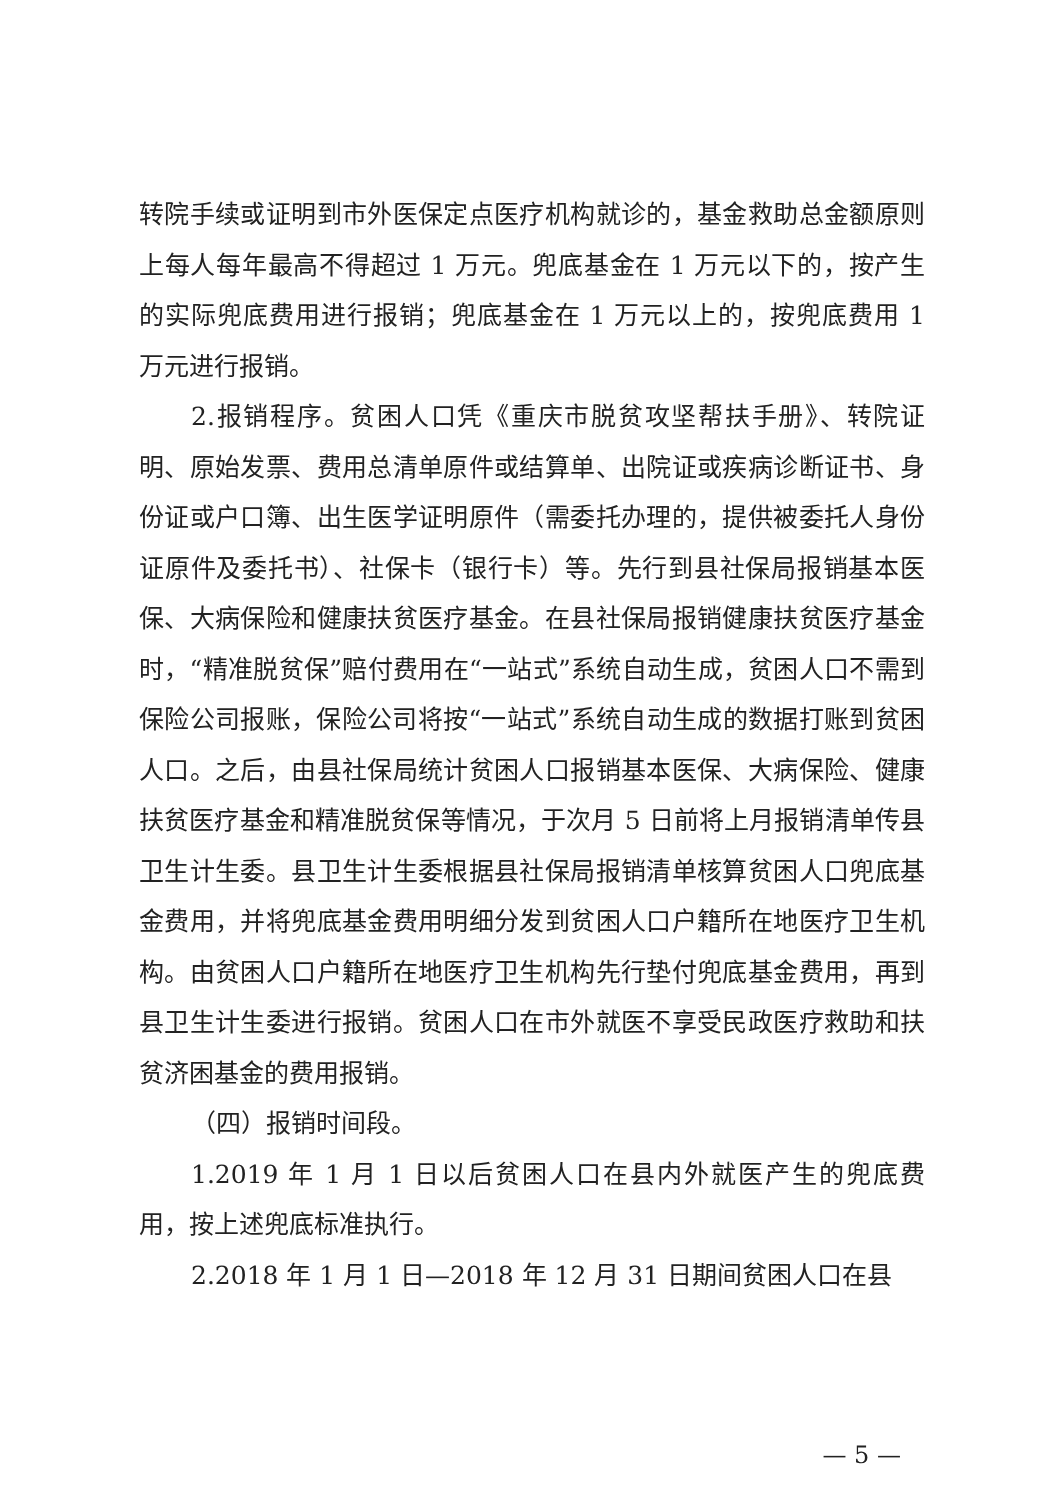转院手续或证明到市外医保定点医疗机构就诊的，基金救助总金额原则上每人每年最高不得超过 1 万元。兜底基金在 1 万元以下的，按产生的实际兜底费用进行报销；兜底基金在 1 万元以上的，按兜底费用 1 万元进行报销。
2.报销程序。贫困人口凭《重庆市脱贫攻坚帮扶手册》、转院证明、原始发票、费用总清单原件或结算单、出院证或疾病诊断证书、身份证或户口簿、出生医学证明原件（需委托办理的，提供被委托人身份证原件及委托书）、社保卡（银行卡）等。先行到县社保局报销基本医保、大病保险和健康扶贫医疗基金。在县社保局报销健康扶贫医疗基金时，“精准脱贫保”赔付费用在“一站式”系统自动生成，贫困人口不需到保险公司报账，保险公司将按“一站式”系统自动生成的数据打账到贫困人口。之后，由县社保局统计贫困人口报销基本医保、大病保险、健康扶贫医疗基金和精准脱贫保等情况，于次月 5 日前将上月报销清单传县卫生计生委。县卫生计生委根据县社保局报销清单核算贫困人口兜底基金费用，并将兜底基金费用明细分发到贫困人口户籍所在地医疗卫生机构。由贫困人口户籍所在地医疗卫生机构先行垫付兜底基金费用，再到县卫生计生委进行报销。贫困人口在市外就医不享受民政医疗救助和扶贫济困基金的费用报销。
（四）报销时间段。
1.2019 年 1 月 1 日以后贫困人口在县内外就医产生的兜底费用，按上述兜底标准执行。
2.2018 年 1 月 1 日—2018 年 12 月 31 日期间贫困人口在县
— 5 —